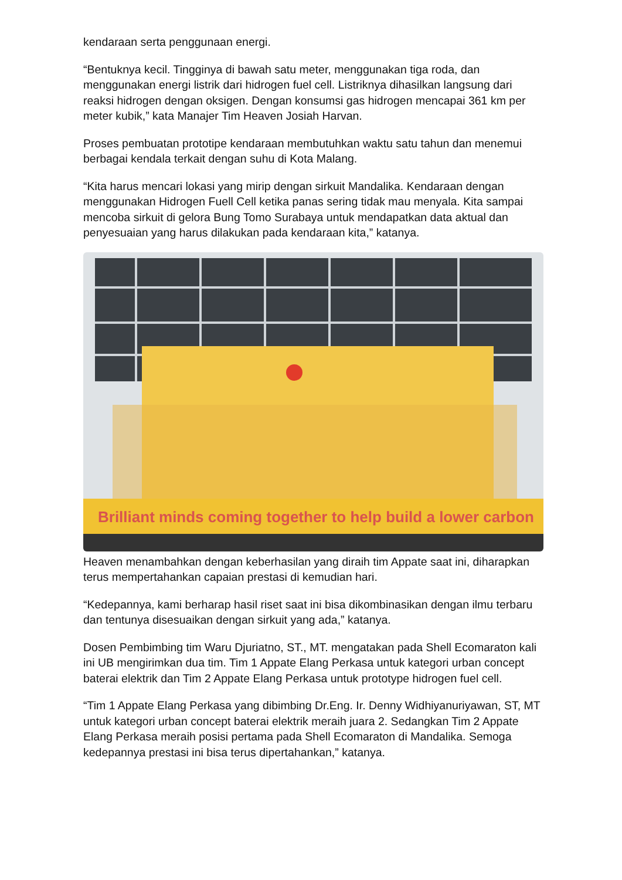kendaraan serta penggunaan energi.
“Bentuknya kecil. Tingginya di bawah satu meter, menggunakan tiga roda, dan menggunakan energi listrik dari hidrogen fuel cell. Listriknya dihasilkan langsung dari reaksi hidrogen dengan oksigen. Dengan konsumsi gas hidrogen mencapai 361 km per meter kubik,” kata Manajer Tim Heaven Josiah Harvan.
Proses pembuatan prototipe kendaraan membutuhkan waktu satu tahun dan menemui berbagai kendala terkait dengan suhu di Kota Malang.
“Kita harus mencari lokasi yang mirip dengan sirkuit Mandalika. Kendaraan dengan menggunakan Hidrogen Fuell Cell ketika panas sering tidak mau menyala. Kita sampai mencoba sirkuit di gelora Bung Tomo Surabaya untuk mendapatkan data aktual dan penyesuaian yang harus dilakukan pada kendaraan kita,” katanya.
Brilliant minds coming together to help build a lower carbon
Heaven menambahkan dengan keberhasilan yang diraih tim Appate saat ini, diharapkan terus mempertahankan capaian prestasi di kemudian hari.
“Kedepannya, kami berharap hasil riset saat ini bisa dikombinasikan dengan ilmu terbaru dan tentunya disesuaikan dengan sirkuit yang ada,” katanya.
Dosen Pembimbing tim Waru Djuriatno, ST., MT. mengatakan pada Shell Ecomaraton kali ini UB mengirimkan dua tim. Tim 1 Appate Elang Perkasa untuk kategori urban concept baterai elektrik dan Tim 2 Appate Elang Perkasa untuk prototype hidrogen fuel cell.
“Tim 1 Appate Elang Perkasa yang dibimbing Dr.Eng. Ir. Denny Widhiyanuriyawan, ST, MT untuk kategori urban concept baterai elektrik meraih juara 2. Sedangkan Tim 2 Appate Elang Perkasa meraih posisi pertama pada Shell Ecomaraton di Mandalika. Semoga kedepannya prestasi ini bisa terus dipertahankan,” katanya.